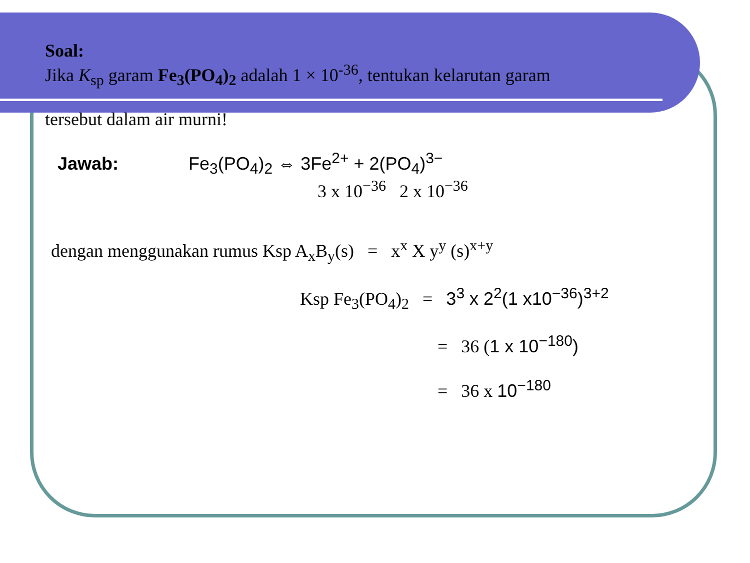Soal:
Jika K<sub>sp</sub> garam Fe<sub>3</sub>(PO<sub>4</sub>)<sub>2</sub> adalah 1 × 10<sup>-36</sup>, tentukan kelarutan garam
tersebut dalam air murni!
Jawab: Fe<sub>3</sub>(PO<sub>4</sub>)<sub>2</sub> ⇔ 3Fe<sup>2+</sup> + 2(PO<sub>4</sub>)<sup>3−</sup>
3 x 10<sup>−36</sup> 2 x 10<sup>−36</sup>
dengan menggunakan rumus Ksp A<sub>x</sub>B<sub>y</sub>(s) = x<sup>x</sup> X y<sup>y</sup> (s)<sup>x+y</sup>
Ksp Fe<sub>3</sub>(PO<sub>4</sub>)<sub>2</sub> = 3<sup>3</sup> x 2<sup>2</sup>(1 x10<sup>−36</sup>)<sup>3+2</sup>
= 36 (1 x 10<sup>−180</sup>)
= 36 x 10<sup>−180</sup>